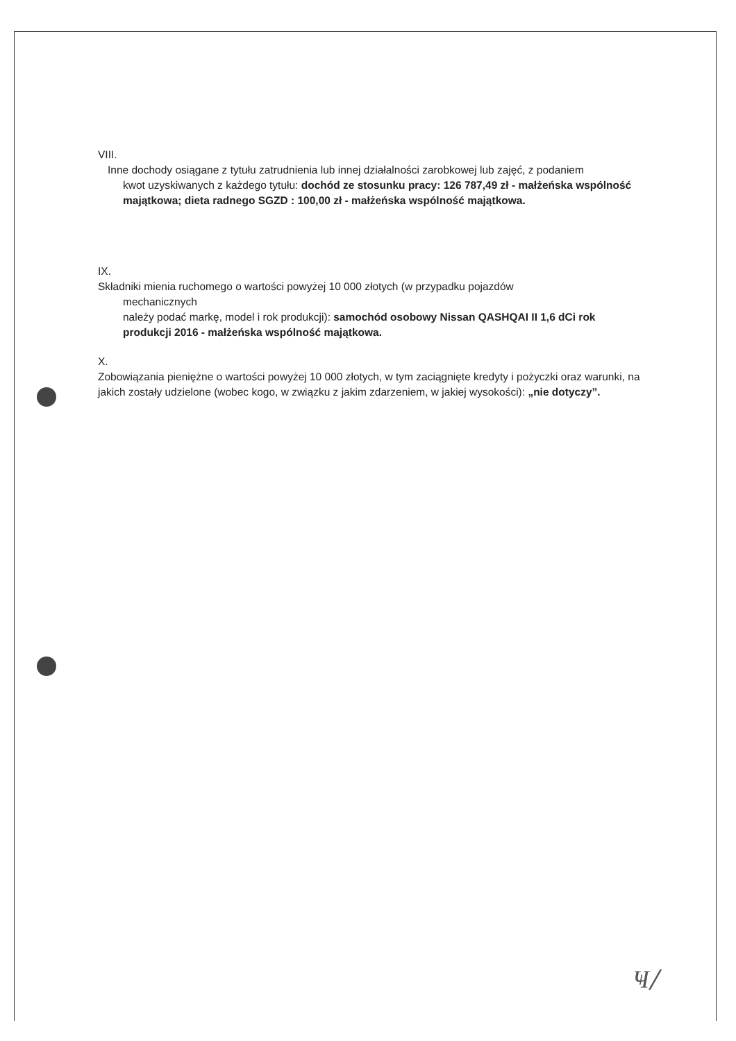VIII.
Inne dochody osiągane z tytułu zatrudnienia lub innej działalności zarobkowej lub zajęć, z podaniem
kwot uzyskiwanych z każdego tytułu: dochód ze stosunku pracy: 126 787,49 zł - małżeńska wspólność majątkowa; dieta radnego SGZD : 100,00 zł - małżeńska wspólność majątkowa.
IX.
Składniki mienia ruchomego o wartości powyżej 10 000 złotych (w przypadku pojazdów
mechanicznych
należy podać markę, model i rok produkcji): samochód osobowy Nissan QASHQAI II 1,6 dCi rok produkcji 2016 - małżeńska wspólność majątkowa.
X.
Zobowiązania pieniężne o wartości powyżej 10 000 złotych, w tym zaciągnięte kredyty i pożyczki oraz warunki, na jakich zostały udzielone (wobec kogo, w związku z jakim zdarzeniem, w jakiej wysokości): „nie dotyczy”.
Ҹ/